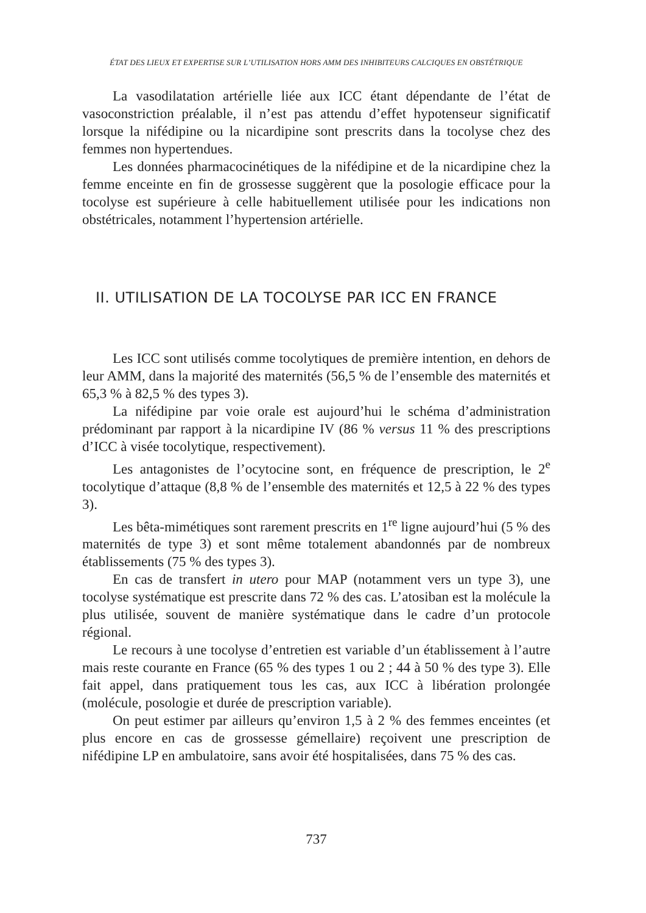ÉTAT DES LIEUX ET EXPERTISE SUR L’UTILISATION HORS AMM DES INHIBITEURS CALCIQUES EN OBSTÉTRIQUE
La vasodilatation artérielle liée aux ICC étant dépendante de l’état de vasoconstriction préalable, il n’est pas attendu d’effet hypotenseur significatif lorsque la nifédipine ou la nicardipine sont prescrits dans la tocolyse chez des femmes non hypertendues.
Les données pharmacocinétiques de la nifédipine et de la nicardipine chez la femme enceinte en fin de grossesse suggèrent que la posologie efficace pour la tocolyse est supérieure à celle habituellement utilisée pour les indications non obstétricales, notamment l’hypertension artérielle.
II. UTILISATION DE LA TOCOLYSE PAR ICC EN FRANCE
Les ICC sont utilisés comme tocolytiques de première intention, en dehors de leur AMM, dans la majorité des maternités (56,5 % de l’ensemble des maternités et 65,3 % à 82,5 % des types 3).
La nifédipine par voie orale est aujourd’hui le schéma d’administration prédominant par rapport à la nicardipine IV (86 % versus 11 % des prescriptions d’ICC à visée tocolytique, respectivement).
Les antagonistes de l’ocytocine sont, en fréquence de prescription, le 2<sup>e</sup> tocolytique d’attaque (8,8 % de l’ensemble des maternités et 12,5 à 22 % des types 3).
Les bêta-mimétiques sont rarement prescrits en 1<sup>re</sup> ligne aujourd’hui (5 % des maternités de type 3) et sont même totalement abandonnés par de nombreux établissements (75 % des types 3).
En cas de transfert in utero pour MAP (notamment vers un type 3), une tocolyse systématique est prescrite dans 72 % des cas. L’atosiban est la molécule la plus utilisée, souvent de manière systématique dans le cadre d’un protocole régional.
Le recours à une tocolyse d’entretien est variable d’un établissement à l’autre mais reste courante en France (65 % des types 1 ou 2 ; 44 à 50 % des type 3). Elle fait appel, dans pratiquement tous les cas, aux ICC à libération prolongée (molécule, posologie et durée de prescription variable).
On peut estimer par ailleurs qu’environ 1,5 à 2 % des femmes enceintes (et plus encore en cas de grossesse gémellaire) reçoivent une prescription de nifédipine LP en ambulatoire, sans avoir été hospitalisées, dans 75 % des cas.
737